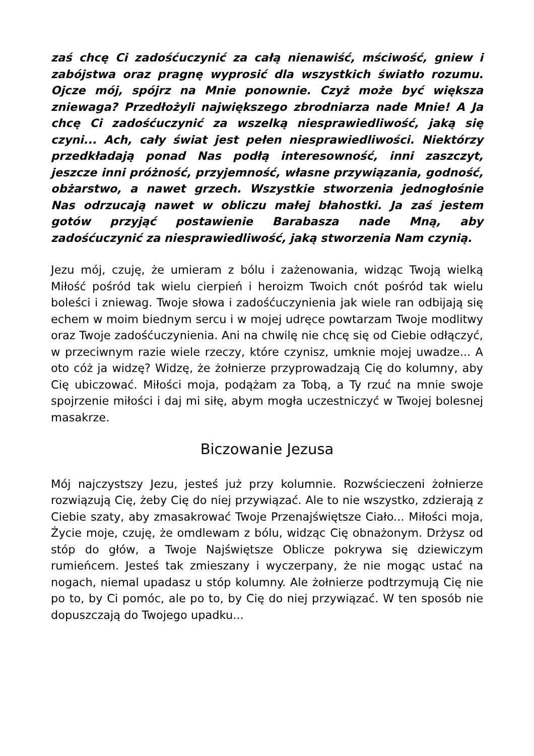zaś chcę Ci zadośćuczynić za całą nienawiść, mściwość, gniew i zabójstwa oraz pragnę wyprosić dla wszystkich światło rozumu. Ojcze mój, spójrz na Mnie ponownie. Czyż może być większa zniewaga? Przedłożyli największego zbrodniarza nade Mnie! A Ja chcę Ci zadośćuczynić za wszelką niesprawiedliwość, jaką się czyni... Ach, cały świat jest pełen niesprawiedliwości. Niektórzy przedkładają ponad Nas podłą interesowność, inni zaszczyt, jeszcze inni próżność, przyjemność, własne przywiązania, godność, obżarstwo, a nawet grzech. Wszystkie stworzenia jednogłośnie Nas odrzucają nawet w obliczu małej błahostki. Ja zaś jestem gotów przyjąć postawienie Barabasza nade Mną, aby zadośćuczynić za niesprawiedliwość, jaką stworzenia Nam czynią.
Jezu mój, czuję, że umieram z bólu i zażenowania, widząc Twoją wielką Miłość pośród tak wielu cierpień i heroizm Twoich cnót pośród tak wielu boleści i zniewag. Twoje słowa i zadośćuczynienia jak wiele ran odbijają się echem w moim biednym sercu i w mojej udręce powtarzam Twoje modlitwy oraz Twoje zadośćuczynienia. Ani na chwilę nie chcę się od Ciebie odłączyć, w przeciwnym razie wiele rzeczy, które czynisz, umknie mojej uwadze... A oto cóż ja widzę? Widzę, że żołnierze przyprowadzają Cię do kolumny, aby Cię ubiczować. Miłości moja, podążam za Tobą, a Ty rzuć na mnie swoje spojrzenie miłości i daj mi siłę, abym mogła uczestniczyć w Twojej bolesnej masakrze.
Biczowanie Jezusa
Mój najczystszy Jezu, jesteś już przy kolumnie. Rozwścieczeni żołnierze rozwiązują Cię, żeby Cię do niej przywiązać. Ale to nie wszystko, zdzierają z Ciebie szaty, aby zmasakrować Twoje Przenajświętsze Ciało... Miłości moja, Życie moje, czuję, że omdlewam z bólu, widząc Cię obnażonym. Drżysz od stóp do głów, a Twoje Najświętsze Oblicze pokrywa się dziewiczym rumieńcem. Jesteś tak zmieszany i wyczerpany, że nie mogąc ustać na nogach, niemal upadasz u stóp kolumny. Ale żołnierze podtrzymują Cię nie po to, by Ci pomóc, ale po to, by Cię do niej przywiązać. W ten sposób nie dopuszczają do Twojego upadku...